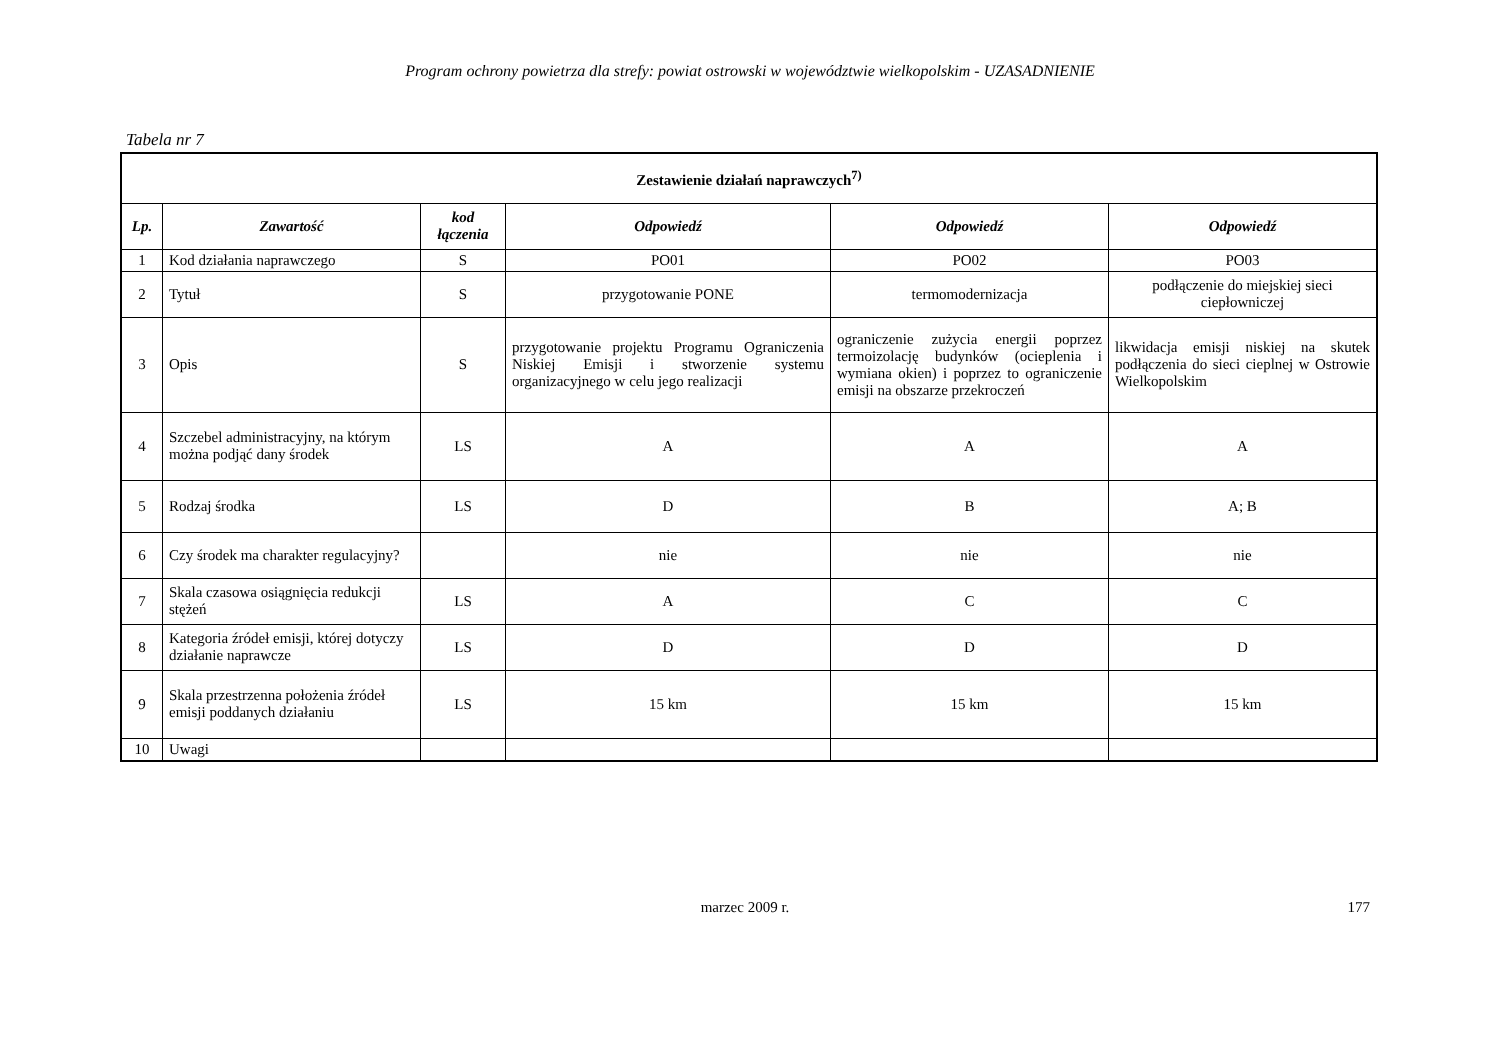Program ochrony powietrza dla strefy: powiat ostrowski w województwie wielkopolskim - UZASADNIENIE
Tabela nr 7
| Zestawienie działań naprawczych<sup>7)</sup> | | | | | |
| Lp. | Zawartość | kod łączenia | Odpowiedź | Odpowiedź | Odpowiedź |
| 1 | Kod działania naprawczego | S | PO01 | PO02 | PO03 |
| 2 | Tytuł | S | przygotowanie PONE | termomodernizacja | podłączenie do miejskiej sieci ciepłowniczej |
| 3 | Opis | S | przygotowanie projektu Programu Ograniczenia Niskiej Emisji i stworzenie systemu organizacyjnego w celu jego realizacji | ograniczenie zużycia energii poprzez termoizolację budynków (ocieplenia i wymiana okien) i poprzez to ograniczenie emisji na obszarze przekroczeń | likwidacja emisji niskiej na skutek podłączenia do sieci cieplnej w Ostrowie Wielkopolskim |
| 4 | Szczebel administracyjny, na którym można podjąć dany środek | LS | A | A | A |
| 5 | Rodzaj środka | LS | D | B | A; B |
| 6 | Czy środek ma charakter regulacyjny? | | nie | nie | nie |
| 7 | Skala czasowa osiągnięcia redukcji stężeń | LS | A | C | C |
| 8 | Kategoria źródeł emisji, której dotyczy działanie naprawcze | LS | D | D | D |
| 9 | Skala przestrzenna położenia źródeł emisji poddanych działaniu | LS | 15 km | 15 km | 15 km |
| 10 | Uwagi | | | | |
marzec 2009 r. 177